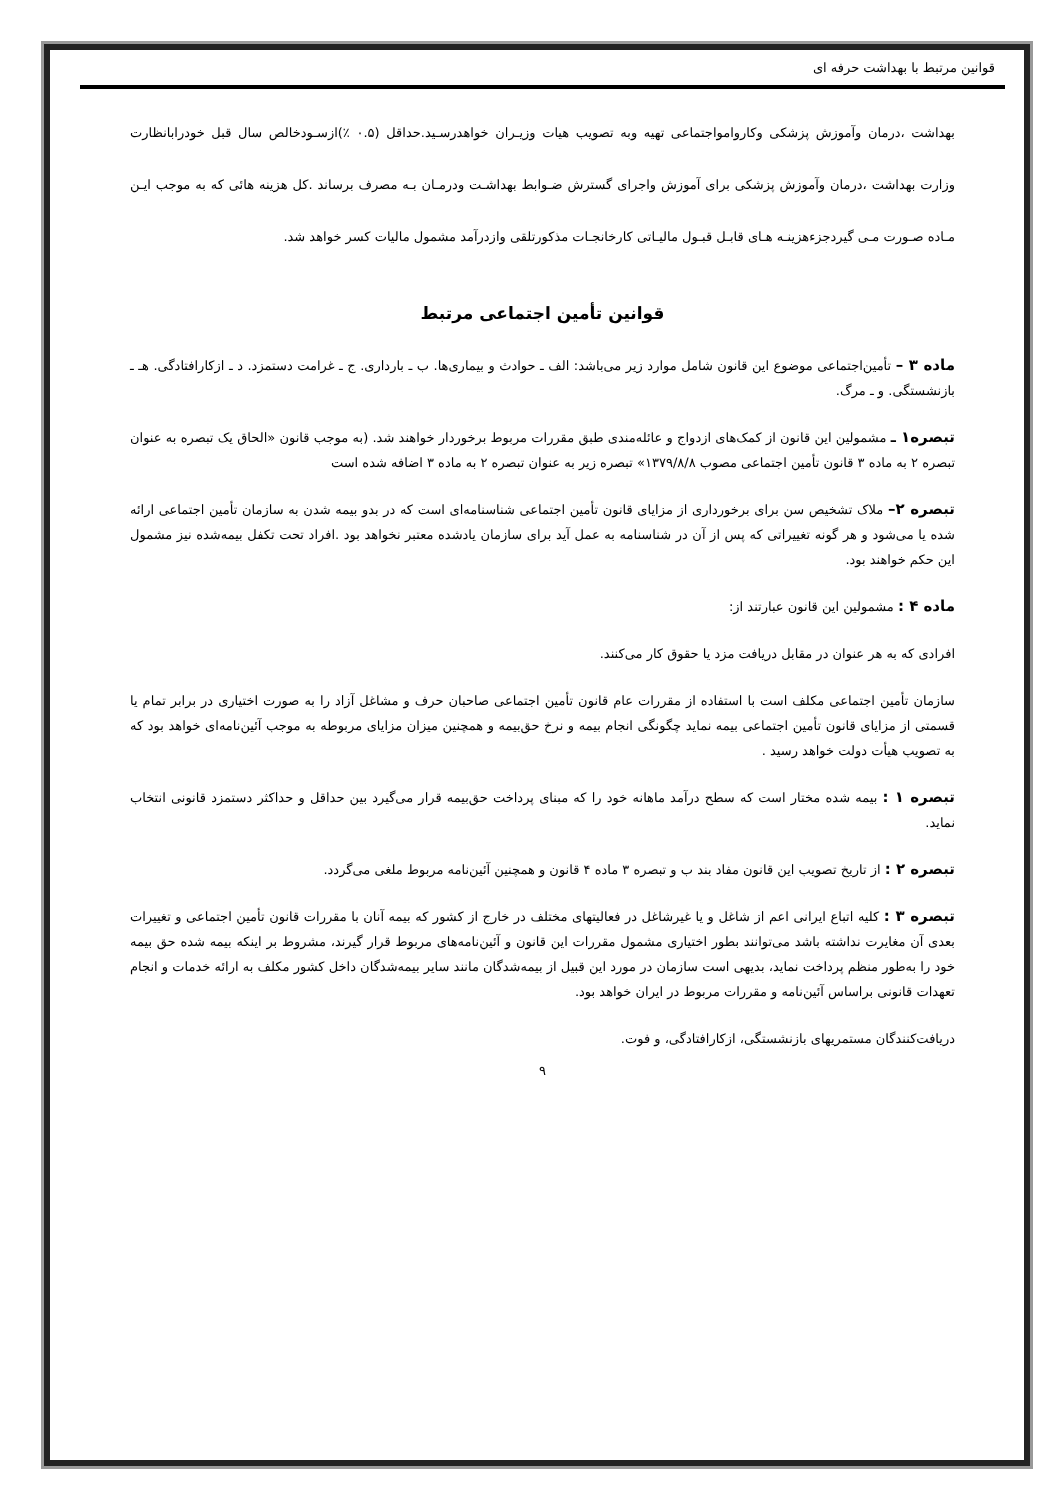قوانین مرتبط با بهداشت حرفه ای
بهداشت ،درمان وآموزش پزشکی وکاروامواجتماعی تهیه وبه تصویب هیات وزیـران خواهدرسـید.حداقل (۰.۵ ٪)ازسـودخالص سال قبل خودرابانظارت وزارت بهداشت ،درمان وآموزش پزشکی برای آموزش واجرای گسترش ضـوابط بهداشـت ودرمـان بـه مصرف برساند .کل هزینه هائی که به موجب ایـن مـاده صـورت مـی گیردجزءهزینـه هـای قابـل قبـول مالیـاتی کارخانجـات مذکورتلقی وازدرآمد مشمول مالیات کسر خواهد شد.
قوانین تأمین اجتماعی مرتبط
ماده ۳ – تأمین‌اجتماعی موضوع این قانون شامل موارد زیر می‌باشد: الف ـ حوادث و بیماری‌ها. ب ـ بارداری. ج ـ غرامت دستمزد. د ـ ازکارافتادگی. هـ ـ بازنشستگی. و ـ مرگ.
تبصره۱ ـ مشمولین این قانون از کمک‌های ازدواج و عائله‌مندی طبق مقررات مربوط برخوردار خواهند شد. (به موجب قانون «الحاق یک تبصره به عنوان تبصره ۲ به ماده ۳ قانون تأمین اجتماعی مصوب ۱۳۷۹/۸/۸» تبصره زیر به عنوان تبصره ۲ به ماده ۳ اضافه شده است
تبصره ۲– ملاک تشخیص سن برای برخورداری از مزایای قانون تأمین اجتماعی شناسنامه‌ای است که در بدو بیمه شدن به سازمان تأمین اجتماعی ارائه شده یا می‌شود و هر گونه تغییراتی که پس از آن در شناسنامه به عمل آید برای سازمان یادشده معتبر نخواهد بود .افراد تحت تکفل بیمه‌شده نیز مشمول این حکم خواهند بود.
ماده ۴ : مشمولین این قانون عبارتند از:
افرادی که به هر عنوان در مقابل دریافت مزد یا حقوق کار می‌کنند.
سازمان تأمین اجتماعی مکلف است با استفاده از مقررات عام قانون تأمین اجتماعی صاحبان حرف و مشاغل آزاد را به صورت اختیاری در برابر تمام یا قسمتی از مزایای قانون تأمین اجتماعی بیمه نماید چگونگی انجام بیمه و نرخ حق‌بیمه و همچنین میزان مزایای مربوطه به موجب آئین‌نامه‌ای خواهد بود که به تصویب هیأت دولت خواهد رسید .
تبصره ۱ : بیمه شده مختار است که سطح درآمد ماهانه خود را که مبنای پرداخت حق‌بیمه قرار می‌گیرد بین حداقل و حداکثر دستمزد قانونی انتخاب نماید.
تبصره ۲ : از تاریخ تصویب این قانون مفاد بند ب و تبصره ۳ ماده ۴ قانون و همچنین آئین‌نامه مربوط ملغی می‌گردد.
تبصره ۳ : کلیه اتباع ایرانی اعم از شاغل و یا غیرشاغل در فعالیتهای مختلف در خارج از کشور که بیمه آنان با مقررات قانون تأمین اجتماعی و تغییرات بعدی آن مغایرت نداشته باشد می‌توانند بطور اختیاری مشمول مقررات این قانون و آئین‌نامه‌های مربوط قرار گیرند، مشروط بر اینکه بیمه شده حق بیمه خود را به‌طور منظم پرداخت نماید، بدیهی است سازمان در مورد این قبیل از بیمه‌شدگان مانند سایر بیمه‌شدگان داخل کشور مکلف به ارائه خدمات و انجام تعهدات قانونی براساس آئین‌نامه و مقررات مربوط در ایران خواهد بود.
دریافت‌کنندگان مستمریهای بازنشستگی، ازکارافتادگی، و فوت.
۹